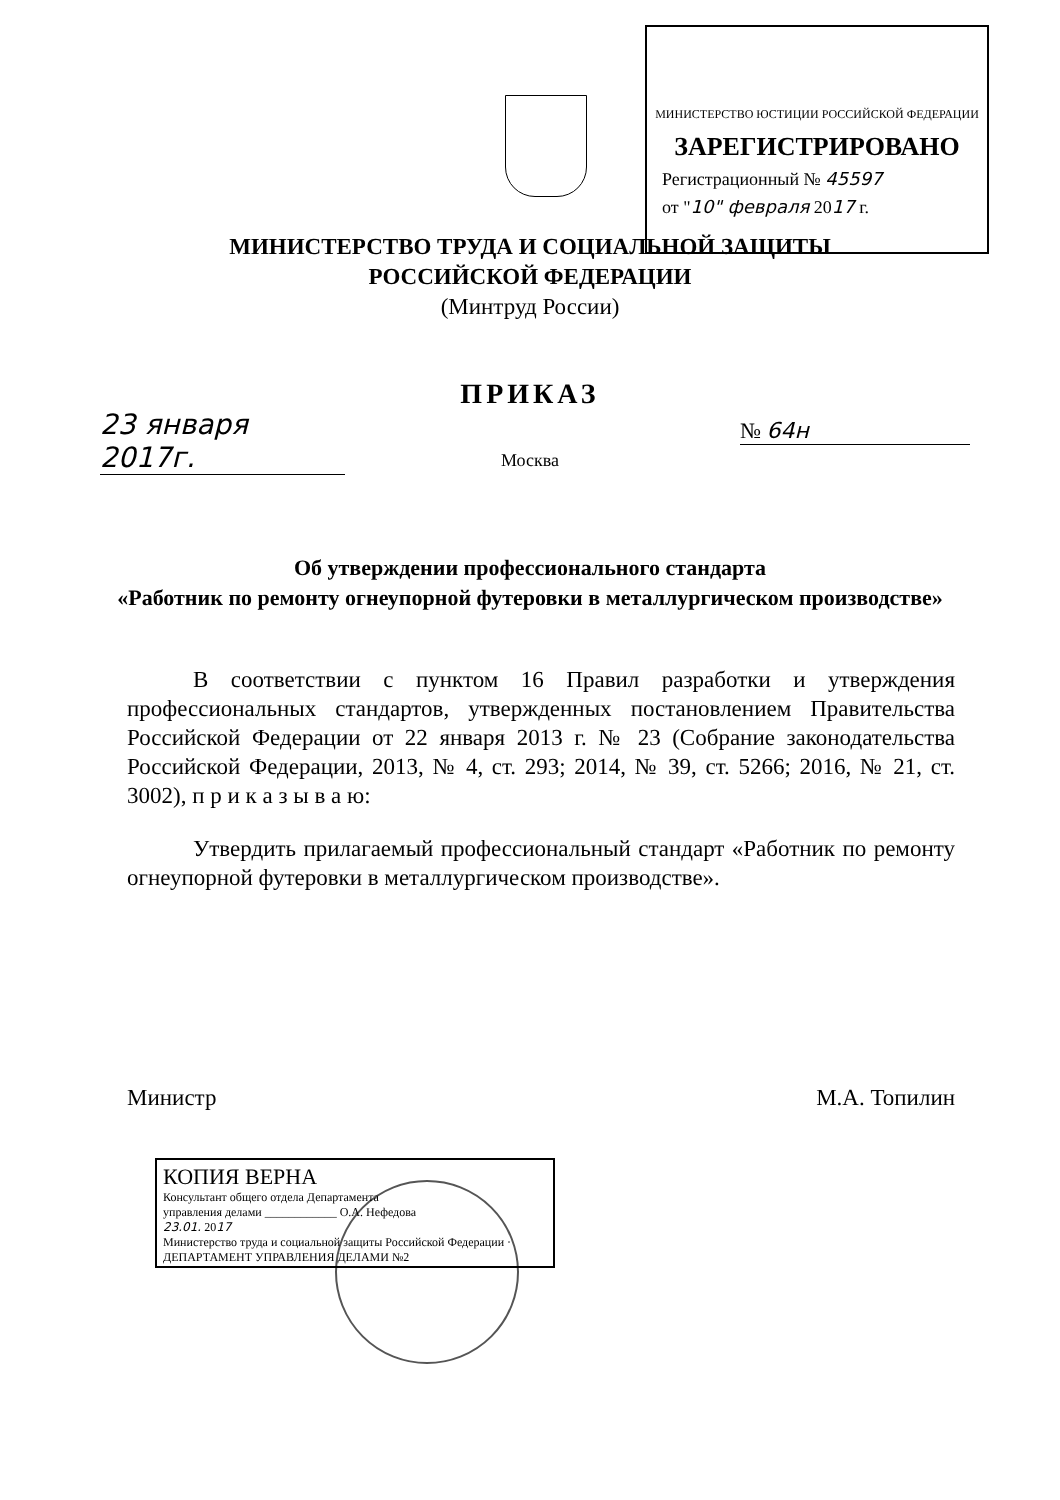МИНИСТЕРСТВО ЮСТИЦИИ РОССИЙСКОЙ ФЕДЕРАЦИИ
ЗАРЕГИСТРИРОВАНО
Регистрационный № 45597
от "10" февраля 2017 г.
МИНИСТЕРСТВО ТРУДА И СОЦИАЛЬНОЙ ЗАЩИТЫ
РОССИЙСКОЙ ФЕДЕРАЦИИ
(Минтруд России)
ПРИКАЗ
23 января 2017г.
№ 64н
Москва
Об утверждении профессионального стандарта
«Работник по ремонту огнеупорной футеровки в металлургическом производстве»
В соответствии с пунктом 16 Правил разработки и утверждения профессиональных стандартов, утвержденных постановлением Правительства Российской Федерации от 22 января 2013 г. № 23 (Собрание законодательства Российской Федерации, 2013, № 4, ст. 293; 2014, № 39, ст. 5266; 2016, № 21, ст. 3002), п р и к а з ы в а ю:
Утвердить прилагаемый профессиональный стандарт «Работник по ремонту огнеупорной футеровки в металлургическом производстве».
Министр М.А. Топилин
КОПИЯ ВЕРНА
Консультант общего отдела Департамента
управления делами ____________ О.А. Нефедова
23.01. 2017
Министерство труда и социальной защиты Российской Федерации · ДЕПАРТАМЕНТ УПРАВЛЕНИЯ ДЕЛАМИ №2